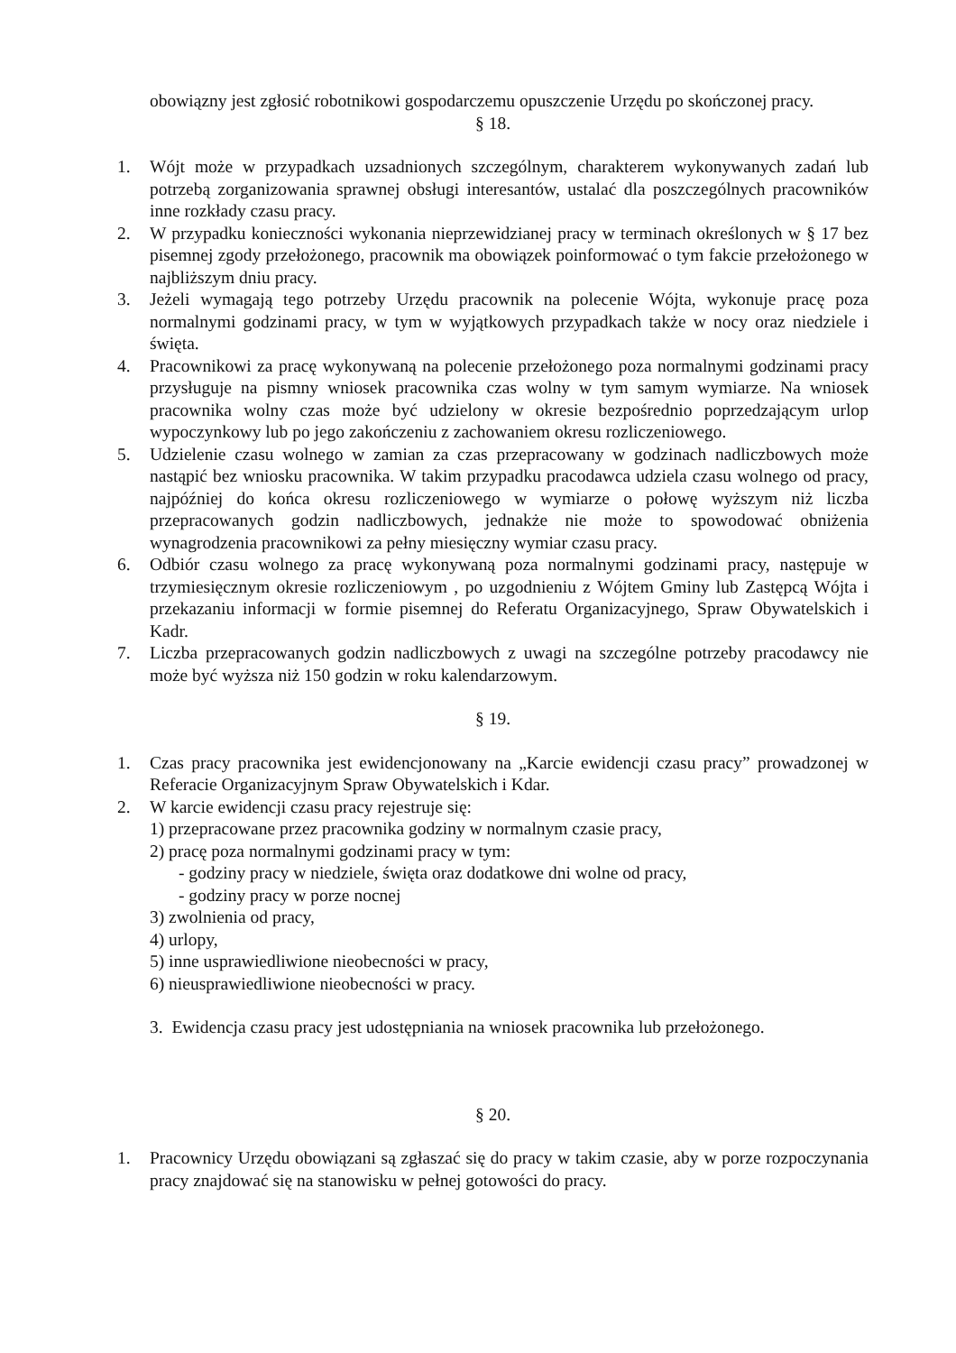obowiązny jest zgłosić robotnikowi gospodarczemu opuszczenie Urzędu po skończonej pracy.
§ 18.
1. Wójt może w przypadkach uzsadnionych szczególnym, charakterem wykonywanych zadań lub potrzebą zorganizowania sprawnej obsługi interesantów, ustalać dla poszczególnych pracowników inne rozkłady czasu pracy.
2. W przypadku konieczności wykonania nieprzewidzianej pracy w terminach określonych w § 17 bez pisemnej zgody przełożonego, pracownik ma obowiązek poinformować o tym fakcie przełożonego w najbliższym dniu pracy.
3. Jeżeli wymagają tego potrzeby Urzędu pracownik na polecenie Wójta, wykonuje pracę poza normalnymi godzinami pracy, w tym w wyjątkowych przypadkach także w nocy oraz niedziele i święta.
4. Pracownikowi za pracę wykonywaną na polecenie przełożonego poza normalnymi godzinami pracy przysługuje na pismny wniosek pracownika czas wolny w tym samym wymiarze. Na wniosek pracownika wolny czas może być udzielony w okresie bezpośrednio poprzedzającym urlop wypoczynkowy lub po jego zakończeniu z zachowaniem okresu rozliczeniowego.
5. Udzielenie czasu wolnego w zamian za czas przepracowany w godzinach nadliczbowych może nastąpić bez wniosku pracownika. W takim przypadku pracodawca udziela czasu wolnego od pracy, najpóźniej do końca okresu rozliczeniowego w wymiarze o połowę wyższym niż liczba przepracowanych godzin nadliczbowych, jednakże nie może to spowodować obniżenia wynagrodzenia pracownikowi za pełny miesięczny wymiar czasu pracy.
6. Odbiór czasu wolnego za pracę wykonywaną poza normalnymi godzinami pracy, następuje w trzymiesięcznym okresie rozliczeniowym , po uzgodnieniu z Wójtem Gminy lub Zastępcą Wójta i przekazaniu informacji w formie pisemnej do Referatu Organizacyjnego, Spraw Obywatelskich i Kadr.
7. Liczba przepracowanych godzin nadliczbowych z uwagi na szczególne potrzeby pracodawcy nie może być wyższa niż 150 godzin w roku kalendarzowym.
§ 19.
1. Czas pracy pracownika jest ewidencjonowany na „Karcie ewidencji czasu pracy” prowadzonej w Referacie Organizacyjnym Spraw Obywatelskich i Kdar.
2. W karcie ewidencji czasu pracy rejestruje się:
1) przepracowane przez pracownika godziny w normalnym czasie pracy,
2) pracę poza normalnymi godzinami pracy w tym:
- godziny pracy w niedziele, święta oraz dodatkowe dni wolne od pracy,
- godziny pracy w porze nocnej
3) zwolnienia od pracy,
4) urlopy,
5) inne usprawiedliwione nieobecności w pracy,
6) nieusprawiedliwione nieobecności w pracy.
3. Ewidencja czasu pracy jest udostępniania na wniosek pracownika lub przełożonego.
§ 20.
1. Pracownicy Urzędu obowiązani są zgłaszać się do pracy w takim czasie, aby w porze rozpoczynania pracy znajdować się na stanowisku w pełnej gotowości do pracy.